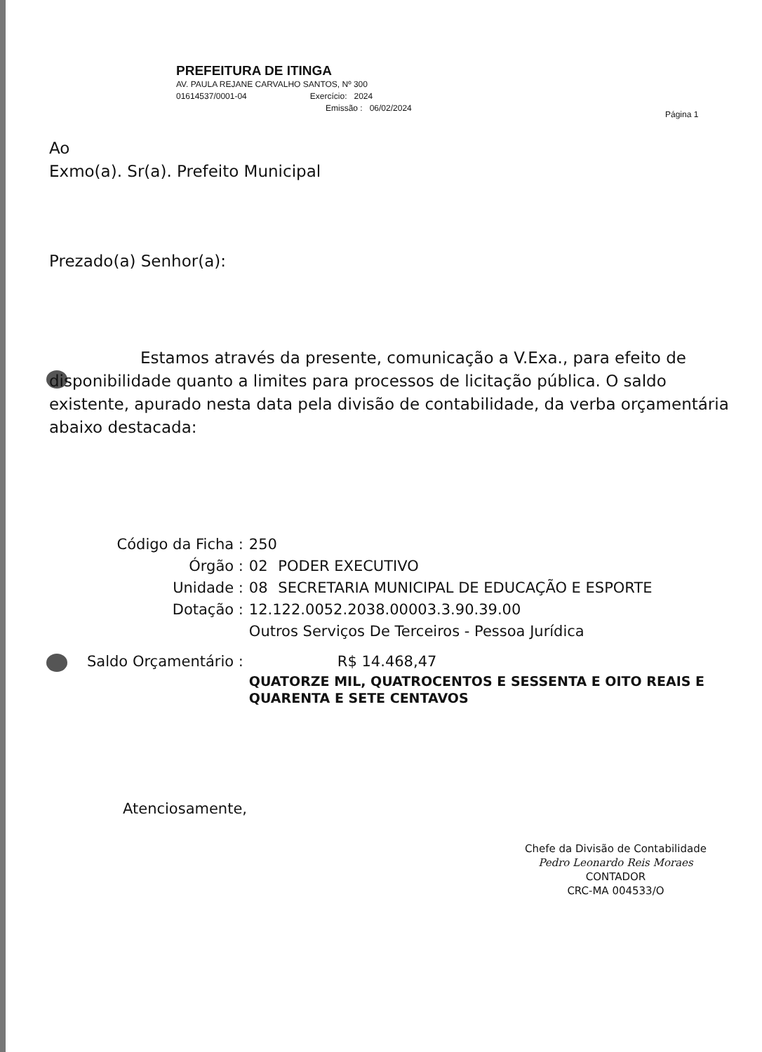PREFEITURA DE ITINGA
AV. PAULA REJANE CARVALHO SANTOS, Nº 300
01614537/0001-04 Exercício: 2024
Emissão : 06/02/2024
Página 1
Ao
Exmo(a). Sr(a). Prefeito Municipal
Prezado(a) Senhor(a):
Estamos através da presente, comunicação a V.Exa., para efeito de disponibilidade quanto a limites para processos de licitação pública. O saldo existente, apurado nesta data pela divisão de contabilidade, da verba orçamentária abaixo destacada:
| Código da Ficha : | 250 | |
| Órgão : | 02 | PODER EXECUTIVO |
| Unidade : | 08 | SECRETARIA MUNICIPAL DE EDUCAÇÃO E ESPORTE |
| Dotação : | 12.122.0052.2038.00003.3.90.39.00 | |
| | Outros Serviços De Terceiros - Pessoa Jurídica | |
| Saldo Orçamentário : | R$ 14.468,47 | |
| | QUATORZE MIL, QUATROCENTOS E SESSENTA E OITO REAIS E QUARENTA E SETE CENTAVOS | |
Atenciosamente,
Chefe da Divisão de Contabilidade
Pedro Leonardo Reis Moraes
CONTADOR
CRC-MA 004533/O